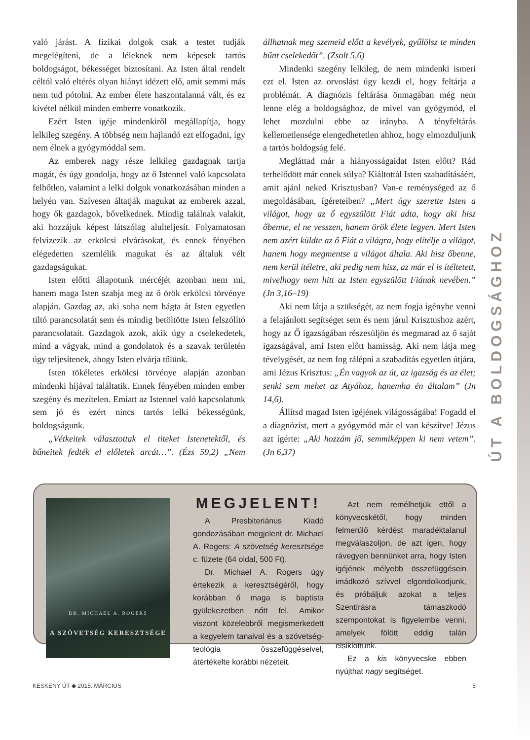ÚT A BOLDOGSÁGHOZ
való járást. A fizikai dolgok csak a testet tudják megelégíteni, de a léleknek nem képesek tartós boldogságot, békességet biztosítani. Az Isten által rendelt céltól való eltérés olyan hiányt idézett elő, amit semmi más nem tud pótolni. Az ember élete haszontalanná vált, és ez kivétel nélkül minden emberre vonatkozik.
Ezért Isten igéje mindenkiről megállapítja, hogy lelkileg szegény. A többség nem hajlandó ezt elfogadni, így nem élnek a gyógymóddal sem.
Az emberek nagy része lelkileg gazdagnak tartja magát, és úgy gondolja, hogy az ő Istennel való kapcsolata felhőtlen, valamint a lelki dolgok vonatkozásában minden a helyén van. Szívesen áltatják magukat az emberek azzal, hogy ők gazdagok, bővelkednek. Mindig találnak valakit, aki hozzájuk képest látszólag alulteljesít. Folyamatosan felvizezik az erkölcsi elvárásokat, és ennek fényében elégedetten szemlélik magukat és az általuk vélt gazdagságukat.
Isten előtti állapotunk mércéjét azonban nem mi, hanem maga Isten szabja meg az ő örök erkölcsi törvénye alapján. Gazdag az, aki soha nem hágta át Isten egyetlen tiltó parancsolatát sem és mindig betöltötte Isten felszólító parancsolatait. Gazdagok azok, akik úgy a cselekedetek, mind a vágyak, mind a gondolatok és a szavak területén úgy teljesítenek, ahogy Isten elvárja tőlünk.
Isten tökéletes erkölcsi törvénye alapján azonban mindenki híjával találtatik. Ennek fényében minden ember szegény és mezítelen. Emiatt az Istennel való kapcsolatunk sem jó és ezért nincs tartós lelki békességünk, boldogságunk.
„Vétkeitek választottak el titeket Istenetektől, és bűneitek fedték el előletek arcát…”. (Ézs 59,2) „Nem állhatnak meg szemeid előtt a kevélyek, gyűlölsz te minden bűnt cselekedőt”. (Zsolt 5,6)
Mindenki szegény lelkileg, de nem mindenki ismeri ezt el. Isten az orvoslást úgy kezdi el, hogy feltárja a problémát. A diagnózis feltárása önmagában még nem lenne elég a boldogsághoz, de mivel van gyógymód, el lehet mozdulni ebbe az irányba. A tényfeltárás kellemetlensége elengedhetetlen ahhoz, hogy elmozduljunk a tartós boldogság felé.
Megláttad már a hiányosságaidat Isten előtt? Rád terhelődött már ennek súlya? Kiáltottál Isten szabadításáért, amit ajánl neked Krisztusban? Van-e reménységed az ő megoldásában, ígéreteiben? „Mert úgy szerette Isten a világot, hogy az ő egyszülött Fiát adta, hogy aki hisz őbenne, el ne vesszen, hanem örök élete legyen. Mert Isten nem azért küldte az ő Fiát a világra, hogy elítélje a világot, hanem hogy megmentse a világot általa. Aki hisz őbenne, nem kerül ítéletre, aki pedig nem hisz, az már el is ítéltetett, mivelhogy nem hitt az Isten egyszülött Fiának nevében.” (Jn 3,16–19)
Aki nem látja a szükségét, az nem fogja igénybe venni a felajánlott segítséget sem és nem járul Krisztushoz azért, hogy az Ő igazságában részesüljön és megmarad az ő saját igazságával, ami Isten előtt hamisság. Aki nem látja meg tévelygését, az nem fog rálépni a szabadítás egyetlen útjára, ami Jézus Krisztus: „Én vagyok az út, az igazság és az élet; senki sem mehet az Atyához, hanemha én általam” (Jn 14,6).
Állítsd magad Isten igéjének világosságába! Fogadd el a diagnózist, mert a gyógymód már el van készítve! Jézus azt ígérte: „Aki hozzám jő, semmiképpen ki nem vetem”. (Jn 6,37)
DR. MICHAEL A. ROGERS
A SZÖVETSÉG KERESZTSÉGE
MEGJELENT!
A Presbiteriánus Kiadó gondozásában megjelent dr. Michael A. Rogers: A szövetség keresztsége c. füzete (64 oldal, 500 Ft).
Dr. Michael A. Rogers úgy értekezik a keresztségéről, hogy korábban ő maga is baptista gyülekezetben nőtt fel. Amikor viszont közelebbről megismerkedett a kegyelem tanaival és a szövetség-teológia összefüggéseivel, átértékelte korábbi nézeteit.
Azt nem remélhetjük ettől a könyvecskétől, hogy minden felmerülő kérdést maradéktalanul megválaszoljon, de azt igen, hogy rávegyen bennünket arra, hogy Isten igéjének mélyebb összefüggésein imádkozó szívvel elgondolkodjunk, és próbáljuk azokat a teljes Szentírásra támaszkodó szempontokat is figyelembe venni, amelyek fölött eddig talán elsiklottunk.
Ez a kis könyvecske ebben nyújthat nagy segítséget.
KESKENY ÚT ◆ 2015. MÁRCIUS 5